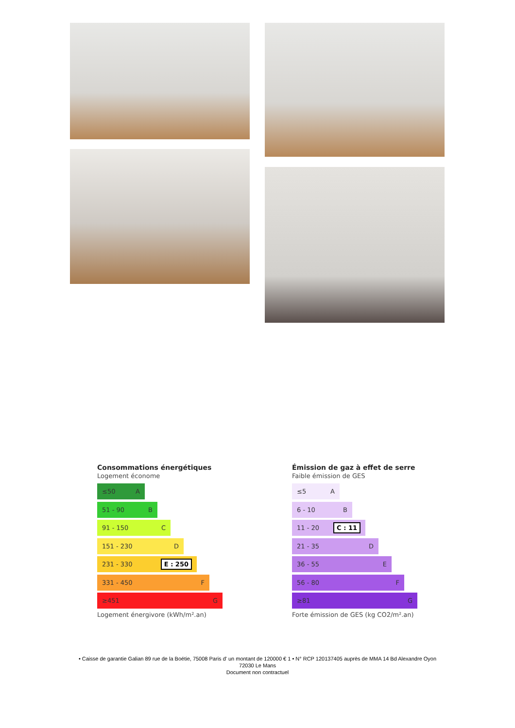Consommations énergétiques
Logement économe
≤50 A
51 - 90 B
91 - 150 C
151 - 230 D
231 - 330 E : 250
331 - 450 F
≥451 G
Logement énergivore (kWh/m².an)
Émission de gaz à effet de serre
Faible émission de GES
≤5 A
6 - 10 B
11 - 20 C : 11
21 - 35 D
36 - 55 E
56 - 80 F
≥81 G
Forte émission de GES (kg CO2/m².an)
• Caisse de garantie Galian 89 rue de la Boétie, 75008 Paris d' un montant de 120000 € 1 • N° RCP 120137405 auprès de MMA 14 Bd Alexandre Oyon
72030 Le Mans
Document non contractuel